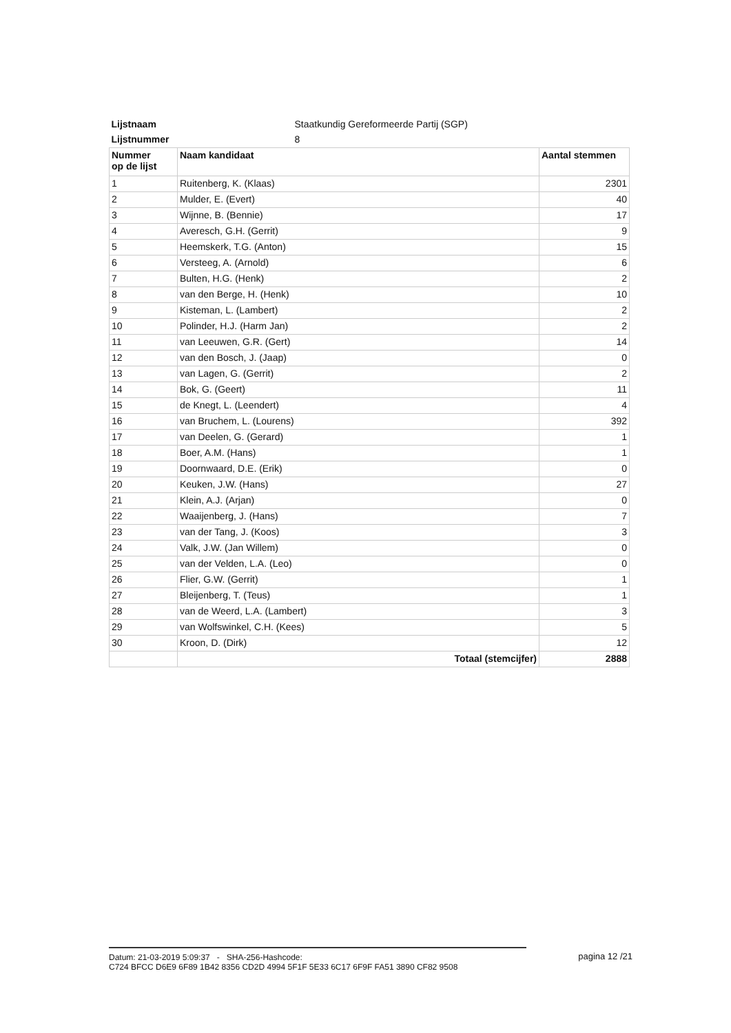| Lijstnaam | Staatkundig Gereformeerde Partij (SGP) | |
| Lijstnummer | 8 | |
| Nummer op de lijst | Naam kandidaat | Aantal stemmen |
| 1 | Ruitenberg, K. (Klaas) | 2301 |
| 2 | Mulder, E. (Evert) | 40 |
| 3 | Wijnne, B. (Bennie) | 17 |
| 4 | Averesch, G.H. (Gerrit) | 9 |
| 5 | Heemskerk, T.G. (Anton) | 15 |
| 6 | Versteeg, A. (Arnold) | 6 |
| 7 | Bulten, H.G. (Henk) | 2 |
| 8 | van den Berge, H. (Henk) | 10 |
| 9 | Kisteman, L. (Lambert) | 2 |
| 10 | Polinder, H.J. (Harm Jan) | 2 |
| 11 | van Leeuwen, G.R. (Gert) | 14 |
| 12 | van den Bosch, J. (Jaap) | 0 |
| 13 | van Lagen, G. (Gerrit) | 2 |
| 14 | Bok, G. (Geert) | 11 |
| 15 | de Knegt, L. (Leendert) | 4 |
| 16 | van Bruchem, L. (Lourens) | 392 |
| 17 | van Deelen, G. (Gerard) | 1 |
| 18 | Boer, A.M. (Hans) | 1 |
| 19 | Doornwaard, D.E. (Erik) | 0 |
| 20 | Keuken, J.W. (Hans) | 27 |
| 21 | Klein, A.J. (Arjan) | 0 |
| 22 | Waaijenberg, J. (Hans) | 7 |
| 23 | van der Tang, J. (Koos) | 3 |
| 24 | Valk, J.W. (Jan Willem) | 0 |
| 25 | van der Velden, L.A. (Leo) | 0 |
| 26 | Flier, G.W. (Gerrit) | 1 |
| 27 | Bleijenberg, T. (Teus) | 1 |
| 28 | van de Weerd, L.A. (Lambert) | 3 |
| 29 | van Wolfswinkel, C.H. (Kees) | 5 |
| 30 | Kroon, D. (Dirk) | 12 |
| | Totaal (stemcijfer) | 2888 |
Datum: 21-03-2019 5:09:37 - SHA-256-Hashcode:
C724 BFCC D6E9 6F89 1B42 8356 CD2D 4994 5F1F 5E33 6C17 6F9F FA51 3890 CF82 9508
pagina 12 /21